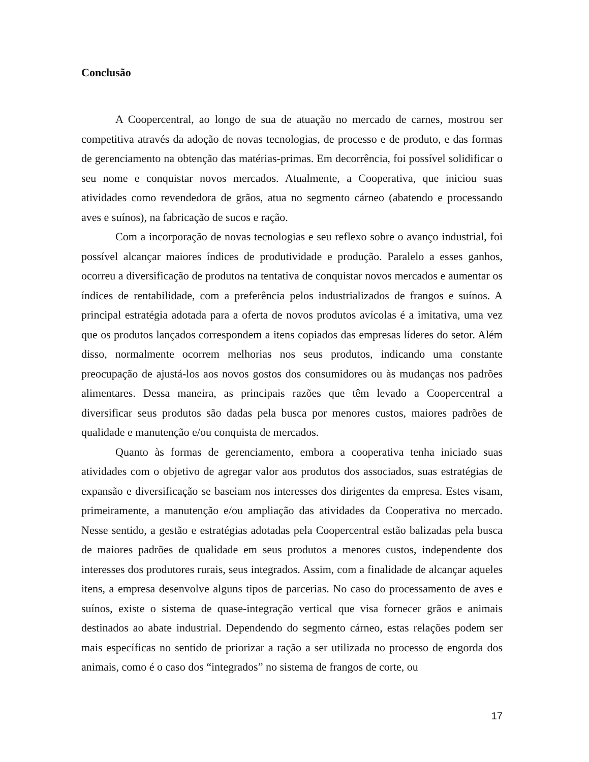Conclusão
A Coopercentral, ao longo de sua de atuação no mercado de carnes, mostrou ser competitiva através da adoção de novas tecnologias, de processo e de produto, e das formas de gerenciamento na obtenção das matérias-primas. Em decorrência, foi possível solidificar o seu nome e conquistar novos mercados. Atualmente, a Cooperativa, que iniciou suas atividades como revendedora de grãos, atua no segmento cárneo (abatendo e processando aves e suínos), na fabricação de sucos e ração.
Com a incorporação de novas tecnologias e seu reflexo sobre o avanço industrial, foi possível alcançar maiores índices de produtividade e produção. Paralelo a esses ganhos, ocorreu a diversificação de produtos na tentativa de conquistar novos mercados e aumentar os índices de rentabilidade, com a preferência pelos industrializados de frangos e suínos. A principal estratégia adotada para a oferta de novos produtos avícolas é a imitativa, uma vez que os produtos lançados correspondem a itens copiados das empresas líderes do setor. Além disso, normalmente ocorrem melhorias nos seus produtos, indicando uma constante preocupação de ajustá-los aos novos gostos dos consumidores ou às mudanças nos padrões alimentares. Dessa maneira, as principais razões que têm levado a Coopercentral a diversificar seus produtos são dadas pela busca por menores custos, maiores padrões de qualidade e manutenção e/ou conquista de mercados.
Quanto às formas de gerenciamento, embora a cooperativa tenha iniciado suas atividades com o objetivo de agregar valor aos produtos dos associados, suas estratégias de expansão e diversificação se baseiam nos interesses dos dirigentes da empresa. Estes visam, primeiramente, a manutenção e/ou ampliação das atividades da Cooperativa no mercado. Nesse sentido, a gestão e estratégias adotadas pela Coopercentral estão balizadas pela busca de maiores padrões de qualidade em seus produtos a menores custos, independente dos interesses dos produtores rurais, seus integrados. Assim, com a finalidade de alcançar aqueles itens, a empresa desenvolve alguns tipos de parcerias. No caso do processamento de aves e suínos, existe o sistema de quase-integração vertical que visa fornecer grãos e animais destinados ao abate industrial. Dependendo do segmento cárneo, estas relações podem ser mais específicas no sentido de priorizar a ração a ser utilizada no processo de engorda dos animais, como é o caso dos “integrados” no sistema de frangos de corte, ou
17